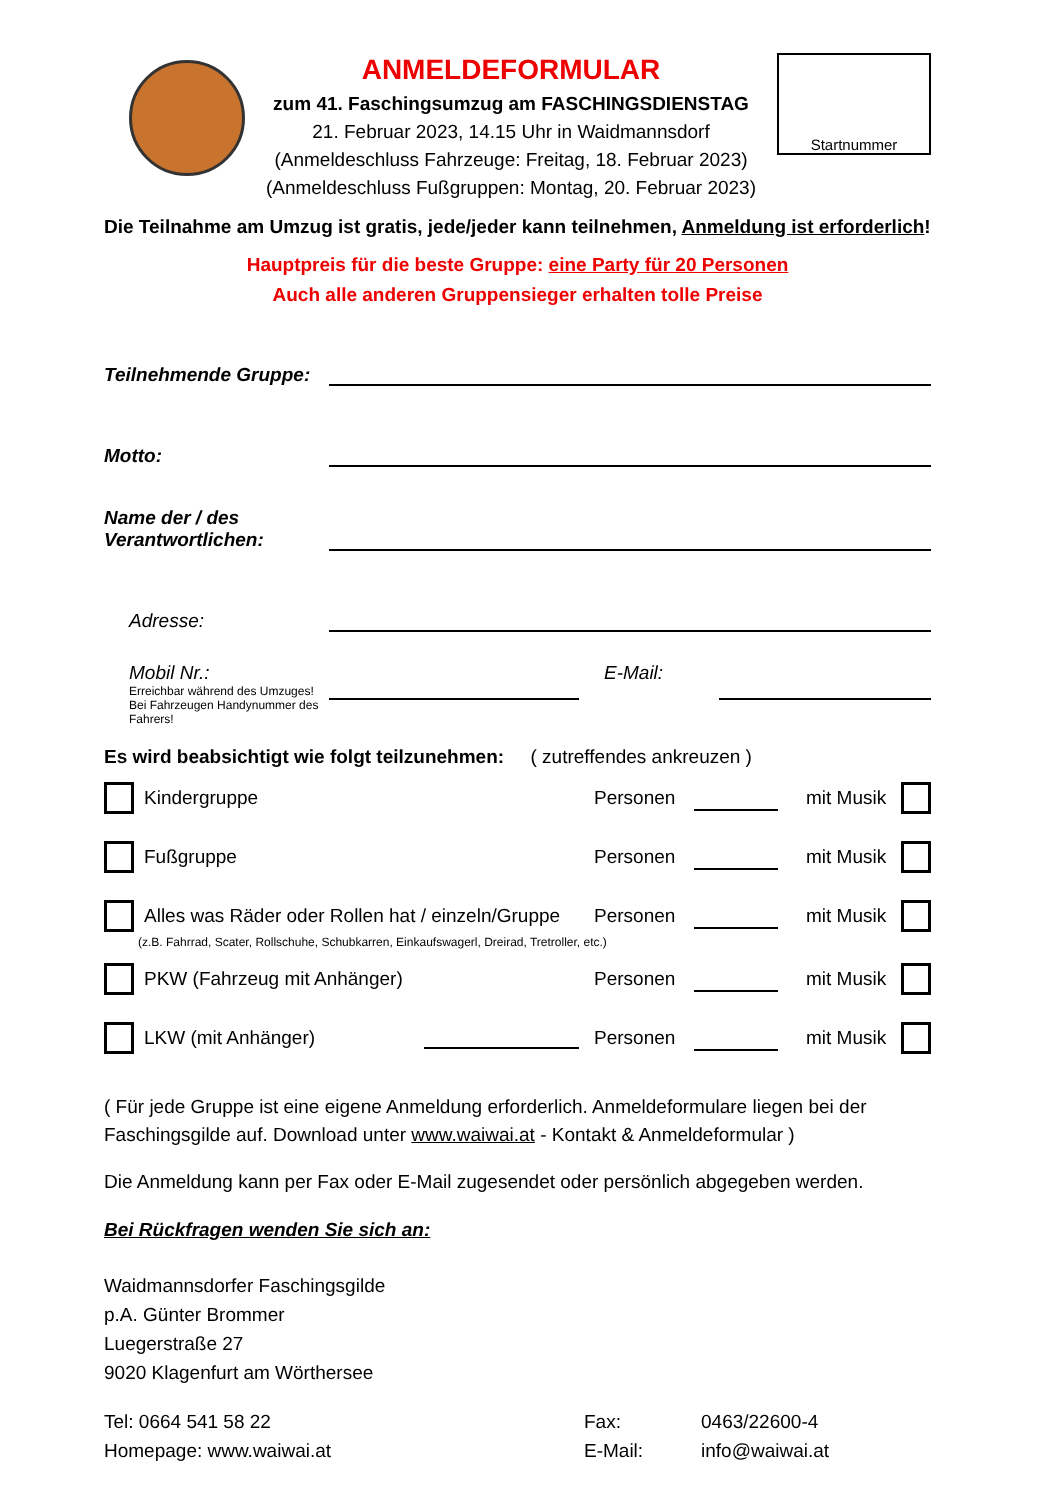ANMELDEFORMULAR
zum 41. Faschingsumzug am FASCHINGSDIENSTAG
21. Februar 2023, 14.15 Uhr in Waidmannsdorf
(Anmeldeschluss Fahrzeuge: Freitag, 18. Februar 2023)
(Anmeldeschluss Fußgruppen: Montag, 20. Februar 2023)
Startnummer
Die Teilnahme am Umzug ist gratis, jede/jeder kann teilnehmen, Anmeldung ist erforderlich!
Hauptpreis für die beste Gruppe: eine Party für 20 Personen
Auch alle anderen Gruppensieger erhalten tolle Preise
Teilnehmende Gruppe:
Motto:
Name der / des
Verantwortlichen:
Adresse:
Mobil Nr.:
Erreichbar während des Umzuges!
Bei Fahrzeugen Handynummer des Fahrers!
E-Mail:
Es wird beabsichtigt wie folgt teilzunehmen: ( zutreffendes ankreuzen )
Kindergruppe Personen
mit Musik
Fußgruppe Personen
mit Musik
Alles was Räder oder Rollen hat / einzeln/Gruppe
Personen
mit Musik
(z.B. Fahrrad, Scater, Rollschuhe, Schubkarren, Einkaufswagerl, Dreirad, Tretroller, etc.)
PKW (Fahrzeug mit Anhänger) Personen
mit Musik
LKW (mit Anhänger) Personen
mit Musik
( Für jede Gruppe ist eine eigene Anmeldung erforderlich. Anmeldeformulare liegen bei der Faschingsgilde auf. Download unter www.waiwai.at - Kontakt & Anmeldeformular )
Die Anmeldung kann per Fax oder E-Mail zugesendet oder persönlich abgegeben werden.
Bei Rückfragen wenden Sie sich an:
Waidmannsdorfer Faschingsgilde
p.A. Günter Brommer
Luegerstraße 27
9020 Klagenfurt am Wörthersee
Tel: 0664 541 58 22
Homepage: www.waiwai.at
Fax:
E-Mail:
0463/22600-4
info@waiwai.at